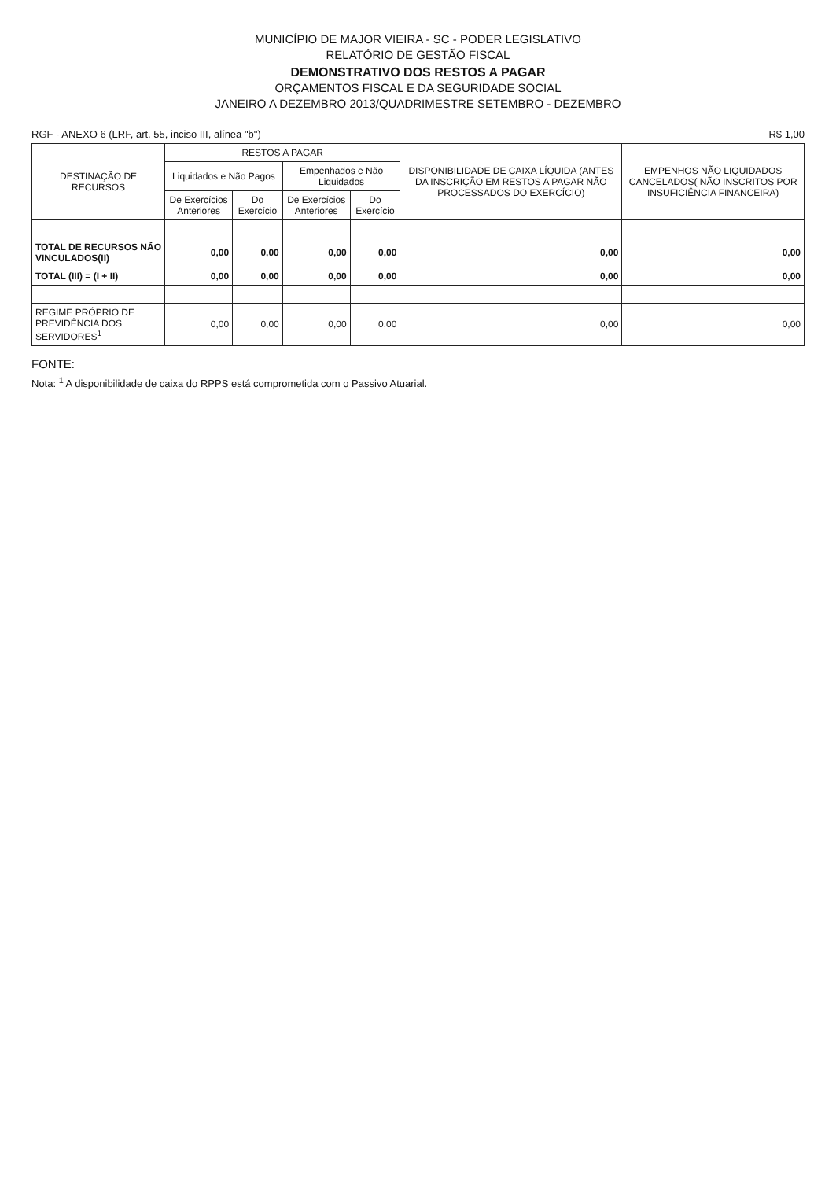MUNICÍPIO DE MAJOR VIEIRA - SC - PODER LEGISLATIVO
RELATÓRIO DE GESTÃO FISCAL
DEMONSTRATIVO DOS RESTOS A PAGAR
ORÇAMENTOS FISCAL E DA SEGURIDADE SOCIAL
JANEIRO A DEZEMBRO 2013/QUADRIMESTRE SETEMBRO - DEZEMBRO
RGF - ANEXO 6 (LRF, art. 55, inciso III, alínea "b") R$ 1,00
| DESTINAÇÃO DE RECURSOS | RESTOS A PAGAR | | | | DISPONIBILIDADE DE CAIXA LÍQUIDA (ANTES DA INSCRIÇÃO EM RESTOS A PAGAR NÃO PROCESSADOS DO EXERCÍCIO) | EMPENHOS NÃO LIQUIDADOS CANCELADOS( NÃO INSCRITOS POR INSUFICIÊNCIA FINANCEIRA) |
| --- | --- | --- | --- | --- | --- | --- |
| | Liquidados e Não Pagos | | Empenhados e Não Liquidados | | | |
| | De Exercícios Anteriores | Do Exercício | De Exercícios Anteriores | Do Exercício | | |
| TOTAL DE RECURSOS NÃO VINCULADOS(II) | 0,00 | 0,00 | 0,00 | 0,00 | 0,00 | 0,00 |
| TOTAL (III) = (I + II) | 0,00 | 0,00 | 0,00 | 0,00 | 0,00 | 0,00 |
| REGIME PRÓPRIO DE PREVIDÊNCIA DOS SERVIDORES<sup>1</sup> | 0,00 | 0,00 | 0,00 | 0,00 | 0,00 | 0,00 |
FONTE:
Nota: <sup>1</sup> A disponibilidade de caixa do RPPS está comprometida com o Passivo Atuarial.